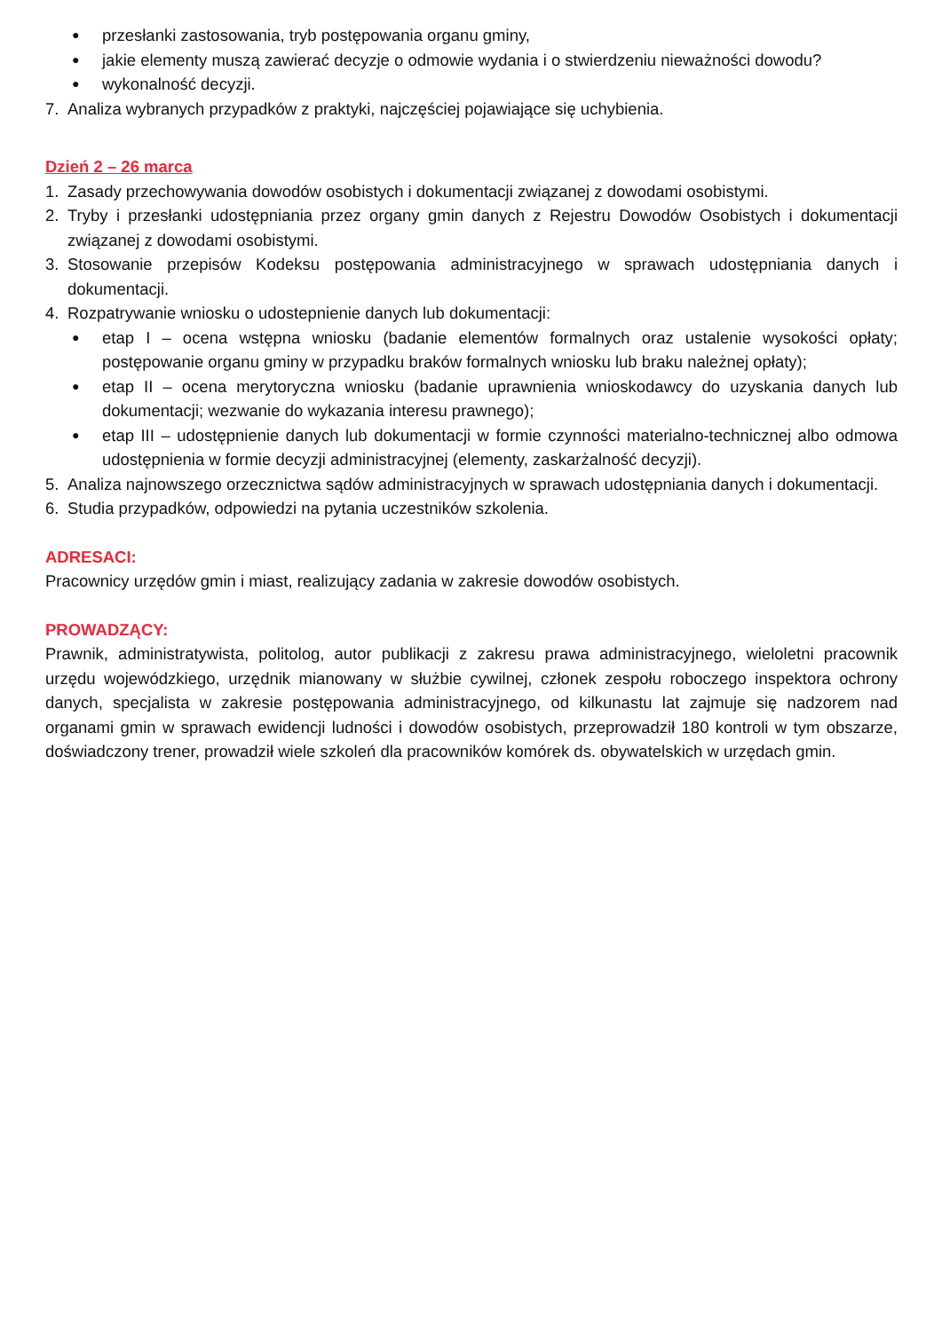● przesłanki zastosowania, tryb postępowania organu gminy,
● jakie elementy muszą zawierać decyzje o odmowie wydania i o stwierdzeniu nieważności dowodu?
● wykonalność decyzji.
7. Analiza wybranych przypadków z praktyki, najczęściej pojawiające się uchybienia.
Dzień 2 – 26 marca
1. Zasady przechowywania dowodów osobistych i dokumentacji związanej z dowodami osobistymi.
2. Tryby i przesłanki udostępniania przez organy gmin danych z Rejestru Dowodów Osobistych i dokumentacji związanej z dowodami osobistymi.
3. Stosowanie przepisów Kodeksu postępowania administracyjnego w sprawach udostępniania danych i dokumentacji.
4. Rozpatrywanie wniosku o udostepnienie danych lub dokumentacji:
● etap I – ocena wstępna wniosku (badanie elementów formalnych oraz ustalenie wysokości opłaty; postępowanie organu gminy w przypadku braków formalnych wniosku lub braku należnej opłaty);
● etap II – ocena merytoryczna wniosku (badanie uprawnienia wnioskodawcy do uzyskania danych lub dokumentacji; wezwanie do wykazania interesu prawnego);
● etap III – udostępnienie danych lub dokumentacji w formie czynności materialno-technicznej albo odmowa udostępnienia w formie decyzji administracyjnej (elementy, zaskarżalność decyzji).
5. Analiza najnowszego orzecznictwa sądów administracyjnych w sprawach udostępniania danych i dokumentacji.
6. Studia przypadków, odpowiedzi na pytania uczestników szkolenia.
ADRESACI:
Pracownicy urzędów gmin i miast, realizujący zadania w zakresie dowodów osobistych.
PROWADZĄCY:
Prawnik, administratywista, politolog, autor publikacji z zakresu prawa administracyjnego, wieloletni pracownik urzędu wojewódzkiego, urzędnik mianowany w służbie cywilnej, członek zespołu roboczego inspektora ochrony danych, specjalista w zakresie postępowania administracyjnego, od kilkunastu lat zajmuje się nadzorem nad organami gmin w sprawach ewidencji ludności i dowodów osobistych, przeprowadził 180 kontroli w tym obszarze, doświadczony trener, prowadził wiele szkoleń dla pracowników komórek ds. obywatelskich w urzędach gmin.